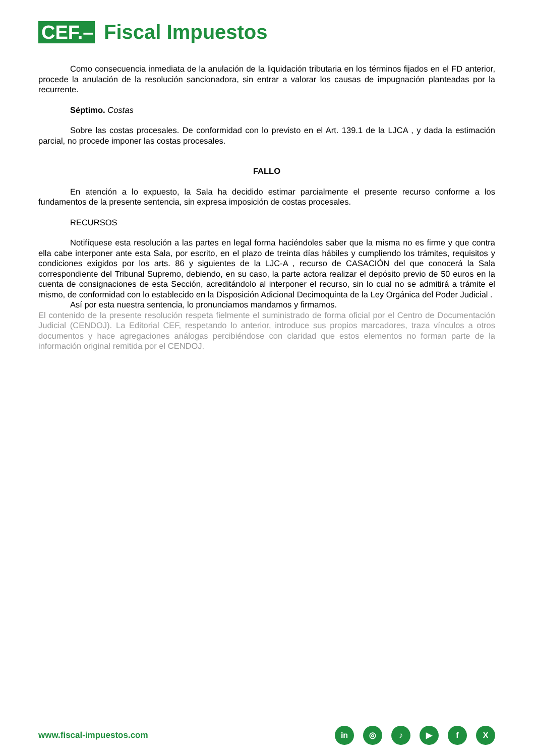CEF.–
Fiscal Impuestos
Como consecuencia inmediata de la anulación de la liquidación tributaria en los términos fijados en el FD anterior, procede la anulación de la resolución sancionadora, sin entrar a valorar los causas de impugnación planteadas por la recurrente.
Séptimo. Costas
Sobre las costas procesales. De conformidad con lo previsto en el Art. 139.1 de la LJCA , y dada la estimación parcial, no procede imponer las costas procesales.
FALLO
En atención a lo expuesto, la Sala ha decidido estimar parcialmente el presente recurso conforme a los fundamentos de la presente sentencia, sin expresa imposición de costas procesales.
RECURSOS
Notifíquese esta resolución a las partes en legal forma haciéndoles saber que la misma no es firme y que contra ella cabe interponer ante esta Sala, por escrito, en el plazo de treinta días hábiles y cumpliendo los trámites, requisitos y condiciones exigidos por los arts. 86 y siguientes de la LJC-A , recurso de CASACIÓN del que conocerá la Sala correspondiente del Tribunal Supremo, debiendo, en su caso, la parte actora realizar el depósito previo de 50 euros en la cuenta de consignaciones de esta Sección, acreditándolo al interponer el recurso, sin lo cual no se admitirá a trámite el mismo, de conformidad con lo establecido en la Disposición Adicional Decimoquinta de la Ley Orgánica del Poder Judicial .
Así por esta nuestra sentencia, lo pronunciamos mandamos y firmamos.
El contenido de la presente resolución respeta fielmente el suministrado de forma oficial por el Centro de Documentación Judicial (CENDOJ). La Editorial CEF, respetando lo anterior, introduce sus propios marcadores, traza vínculos a otros documentos y hace agregaciones análogas percibiéndose con claridad que estos elementos no forman parte de la información original remitida por el CENDOJ.
www.fiscal-impuestos.com
in ◎ ♪ ▶ fX